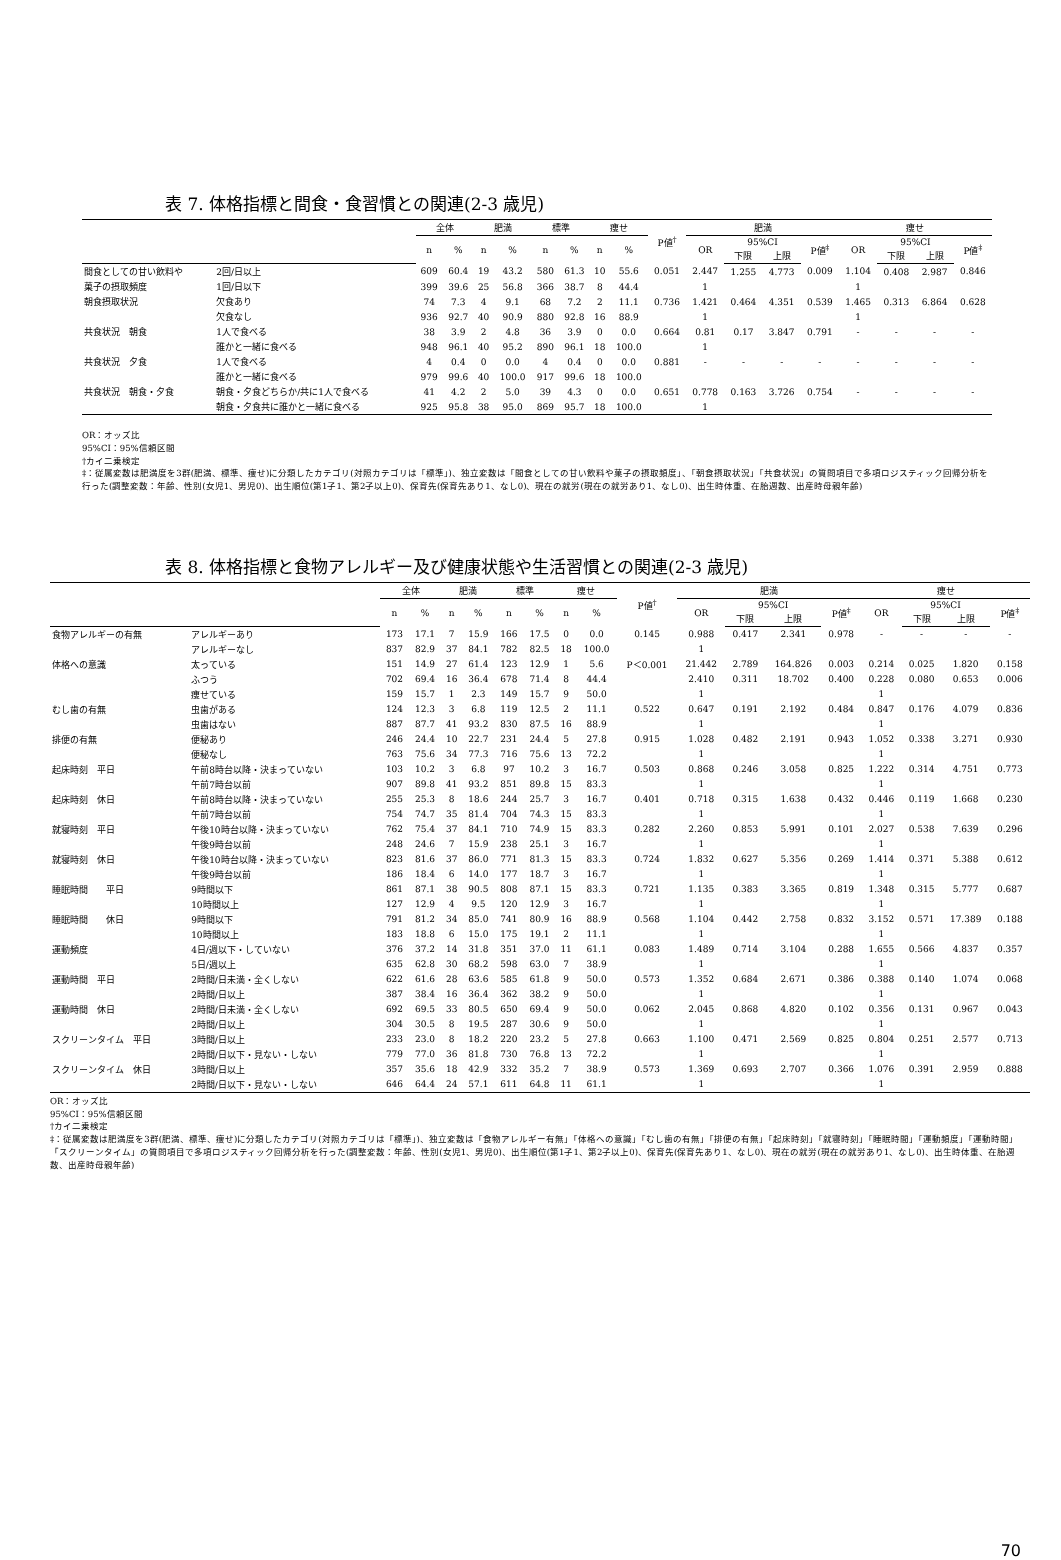表 7. 体格指標と間食・食習慣との関連(2-3 歳児)
| | | 全体 | | 肥満 | | 標準 | | 痩せ | | P値<sup>†</sup> | 肥満 | | | | 痩せ | | | |
| --- | --- | --- | --- | --- | --- | --- | --- | --- | --- | --- | --- | --- | --- | --- | --- | --- | --- | --- |
| | | n | % | n | % | n | % | n | % | | OR | 95%CI | | P値<sup>‡</sup> | OR | 95%CI | | P値<sup>‡</sup> |
| | | | | | | | | | | | | 下限 | 上限 | | | 下限 | 上限 | |
| 間食としての甘い飲料や | 2回/日以上 | 609 | 60.4 | 19 | 43.2 | 580 | 61.3 | 10 | 55.6 | 0.051 | 2.447 | 1.255 | 4.773 | 0.009 | 1.104 | 0.408 | 2.987 | 0.846 |
| 菓子の摂取頻度 | 1回/日以下 | 399 | 39.6 | 25 | 56.8 | 366 | 38.7 | 8 | 44.4 | | 1 | | | | 1 | | | |
| 朝食摂取状況 | 欠食あり | 74 | 7.3 | 4 | 9.1 | 68 | 7.2 | 2 | 11.1 | 0.736 | 1.421 | 0.464 | 4.351 | 0.539 | 1.465 | 0.313 | 6.864 | 0.628 |
| | 欠食なし | 936 | 92.7 | 40 | 90.9 | 880 | 92.8 | 16 | 88.9 | | 1 | | | | 1 | | | |
| 共食状況 朝食 | 1人で食べる | 38 | 3.9 | 2 | 4.8 | 36 | 3.9 | 0 | 0.0 | 0.664 | 0.81 | 0.17 | 3.847 | 0.791 | - | - | - | - |
| | 誰かと一緒に食べる | 948 | 96.1 | 40 | 95.2 | 890 | 96.1 | 18 | 100.0 | | 1 | | | | | | | |
| 共食状況 夕食 | 1人で食べる | 4 | 0.4 | 0 | 0.0 | 4 | 0.4 | 0 | 0.0 | 0.881 | - | - | - | - | - | - | - | - |
| | 誰かと一緒に食べる | 979 | 99.6 | 40 | 100.0 | 917 | 99.6 | 18 | 100.0 | | | | | | | | | |
| 共食状況 朝食・夕食 | 朝食・夕食どちらか/共に1人で食べる | 41 | 4.2 | 2 | 5.0 | 39 | 4.3 | 0 | 0.0 | 0.651 | 0.778 | 0.163 | 3.726 | 0.754 | - | - | - | - |
| | 朝食・夕食共に誰かと一緒に食べる | 925 | 95.8 | 38 | 95.0 | 869 | 95.7 | 18 | 100.0 | | 1 | | | | | | | |
OR：オッズ比
95%CI：95%信頼区間
†カイ二乗検定
‡：従属変数は肥満度を3群(肥満、標準、痩せ)に分類したカテゴリ(対照カテゴリは「標準」)、独立変数は「間食としての甘い飲料や菓子の摂取頻度」、「朝食摂取状況」「共食状況」の質問項目で多項ロジスティック回帰分析を行った(調整変数：年齢、性別(女児1、男児0)、出生順位(第1子1、第2子以上0)、保育先(保育先あり1、なし0)、現在の就労(現在の就労あり1、なし0)、出生時体重、在胎週数、出産時母親年齢)
表 8. 体格指標と食物アレルギー及び健康状態や生活習慣との関連(2-3 歳児)
| | | 全体 | | 肥満 | | 標準 | | 痩せ | | P値<sup>†</sup> | 肥満 | | | | 痩せ | | | |
| --- | --- | --- | --- | --- | --- | --- | --- | --- | --- | --- | --- | --- | --- | --- | --- | --- | --- | --- |
| | | n | % | n | % | n | % | n | % | | OR | 95%CI | | P値<sup>‡</sup> | OR | 95%CI | | P値<sup>‡</sup> |
| | | | | | | | | | | | | 下限 | 上限 | | | 下限 | 上限 | |
| 食物アレルギーの有無 | アレルギーあり | 173 | 17.1 | 7 | 15.9 | 166 | 17.5 | 0 | 0.0 | 0.145 | 0.988 | 0.417 | 2.341 | 0.978 | - | - | - | - |
| | アレルギーなし | 837 | 82.9 | 37 | 84.1 | 782 | 82.5 | 18 | 100.0 | | 1 | | | | | | | |
| 体格への意識 | 太っている | 151 | 14.9 | 27 | 61.4 | 123 | 12.9 | 1 | 5.6 | P＜0.001 | 21.442 | 2.789 | 164.826 | 0.003 | 0.214 | 0.025 | 1.820 | 0.158 |
| | ふつう | 702 | 69.4 | 16 | 36.4 | 678 | 71.4 | 8 | 44.4 | | 2.410 | 0.311 | 18.702 | 0.400 | 0.228 | 0.080 | 0.653 | 0.006 |
| | 痩せている | 159 | 15.7 | 1 | 2.3 | 149 | 15.7 | 9 | 50.0 | | 1 | | | | 1 | | | |
| むし歯の有無 | 虫歯がある | 124 | 12.3 | 3 | 6.8 | 119 | 12.5 | 2 | 11.1 | 0.522 | 0.647 | 0.191 | 2.192 | 0.484 | 0.847 | 0.176 | 4.079 | 0.836 |
| | 虫歯はない | 887 | 87.7 | 41 | 93.2 | 830 | 87.5 | 16 | 88.9 | | 1 | | | | 1 | | | |
| 排便の有無 | 便秘あり | 246 | 24.4 | 10 | 22.7 | 231 | 24.4 | 5 | 27.8 | 0.915 | 1.028 | 0.482 | 2.191 | 0.943 | 1.052 | 0.338 | 3.271 | 0.930 |
| | 便秘なし | 763 | 75.6 | 34 | 77.3 | 716 | 75.6 | 13 | 72.2 | | 1 | | | | 1 | | | |
| 起床時刻 平日 | 午前8時台以降・決まっていない | 103 | 10.2 | 3 | 6.8 | 97 | 10.2 | 3 | 16.7 | 0.503 | 0.868 | 0.246 | 3.058 | 0.825 | 1.222 | 0.314 | 4.751 | 0.773 |
| | 午前7時台以前 | 907 | 89.8 | 41 | 93.2 | 851 | 89.8 | 15 | 83.3 | | 1 | | | | 1 | | | |
| 起床時刻 休日 | 午前8時台以降・決まっていない | 255 | 25.3 | 8 | 18.6 | 244 | 25.7 | 3 | 16.7 | 0.401 | 0.718 | 0.315 | 1.638 | 0.432 | 0.446 | 0.119 | 1.668 | 0.230 |
| | 午前7時台以前 | 754 | 74.7 | 35 | 81.4 | 704 | 74.3 | 15 | 83.3 | | 1 | | | | 1 | | | |
| 就寝時刻 平日 | 午後10時台以降・決まっていない | 762 | 75.4 | 37 | 84.1 | 710 | 74.9 | 15 | 83.3 | 0.282 | 2.260 | 0.853 | 5.991 | 0.101 | 2.027 | 0.538 | 7.639 | 0.296 |
| | 午後9時台以前 | 248 | 24.6 | 7 | 15.9 | 238 | 25.1 | 3 | 16.7 | | 1 | | | | 1 | | | |
| 就寝時刻 休日 | 午後10時台以降・決まっていない | 823 | 81.6 | 37 | 86.0 | 771 | 81.3 | 15 | 83.3 | 0.724 | 1.832 | 0.627 | 5.356 | 0.269 | 1.414 | 0.371 | 5.388 | 0.612 |
| | 午後9時台以前 | 186 | 18.4 | 6 | 14.0 | 177 | 18.7 | 3 | 16.7 | | 1 | | | | 1 | | | |
| 睡眠時間 平日 | 9時間以下 | 861 | 87.1 | 38 | 90.5 | 808 | 87.1 | 15 | 83.3 | 0.721 | 1.135 | 0.383 | 3.365 | 0.819 | 1.348 | 0.315 | 5.777 | 0.687 |
| | 10時間以上 | 127 | 12.9 | 4 | 9.5 | 120 | 12.9 | 3 | 16.7 | | 1 | | | | 1 | | | |
| 睡眠時間 休日 | 9時間以下 | 791 | 81.2 | 34 | 85.0 | 741 | 80.9 | 16 | 88.9 | 0.568 | 1.104 | 0.442 | 2.758 | 0.832 | 3.152 | 0.571 | 17.389 | 0.188 |
| | 10時間以上 | 183 | 18.8 | 6 | 15.0 | 175 | 19.1 | 2 | 11.1 | | 1 | | | | 1 | | | |
| 運動頻度 | 4日/週以下・していない | 376 | 37.2 | 14 | 31.8 | 351 | 37.0 | 11 | 61.1 | 0.083 | 1.489 | 0.714 | 3.104 | 0.288 | 1.655 | 0.566 | 4.837 | 0.357 |
| | 5日/週以上 | 635 | 62.8 | 30 | 68.2 | 598 | 63.0 | 7 | 38.9 | | 1 | | | | 1 | | | |
| 運動時間 平日 | 2時間/日未満・全くしない | 622 | 61.6 | 28 | 63.6 | 585 | 61.8 | 9 | 50.0 | 0.573 | 1.352 | 0.684 | 2.671 | 0.386 | 0.388 | 0.140 | 1.074 | 0.068 |
| | 2時間/日以上 | 387 | 38.4 | 16 | 36.4 | 362 | 38.2 | 9 | 50.0 | | 1 | | | | 1 | | | |
| 運動時間 休日 | 2時間/日未満・全くしない | 692 | 69.5 | 33 | 80.5 | 650 | 69.4 | 9 | 50.0 | 0.062 | 2.045 | 0.868 | 4.820 | 0.102 | 0.356 | 0.131 | 0.967 | 0.043 |
| | 2時間/日以上 | 304 | 30.5 | 8 | 19.5 | 287 | 30.6 | 9 | 50.0 | | 1 | | | | 1 | | | |
| スクリーンタイム 平日 | 3時間/日以上 | 233 | 23.0 | 8 | 18.2 | 220 | 23.2 | 5 | 27.8 | 0.663 | 1.100 | 0.471 | 2.569 | 0.825 | 0.804 | 0.251 | 2.577 | 0.713 |
| | 2時間/日以下・見ない・しない | 779 | 77.0 | 36 | 81.8 | 730 | 76.8 | 13 | 72.2 | | 1 | | | | 1 | | | |
| スクリーンタイム 休日 | 3時間/日以上 | 357 | 35.6 | 18 | 42.9 | 332 | 35.2 | 7 | 38.9 | 0.573 | 1.369 | 0.693 | 2.707 | 0.366 | 1.076 | 0.391 | 2.959 | 0.888 |
| | 2時間/日以下・見ない・しない | 646 | 64.4 | 24 | 57.1 | 611 | 64.8 | 11 | 61.1 | | 1 | | | | 1 | | | |
OR：オッズ比
95%CI：95%信頼区間
†カイ二乗検定
‡：従属変数は肥満度を3群(肥満、標準、痩せ)に分類したカテゴリ(対照カテゴリは「標準」)、独立変数は「食物アレルギー有無」「体格への意識」「むし歯の有無」「排便の有無」「起床時刻」「就寝時刻」「睡眠時間」「運動頻度」「運動時間」「スクリーンタイム」の質問項目で多項ロジスティック回帰分析を行った(調整変数：年齢、性別(女児1、男児0)、出生順位(第1子1、第2子以上0)、保育先(保育先あり1、なし0)、現在の就労(現在の就労あり1、なし0)、出生時体重、在胎週数、出産時母親年齢)
70